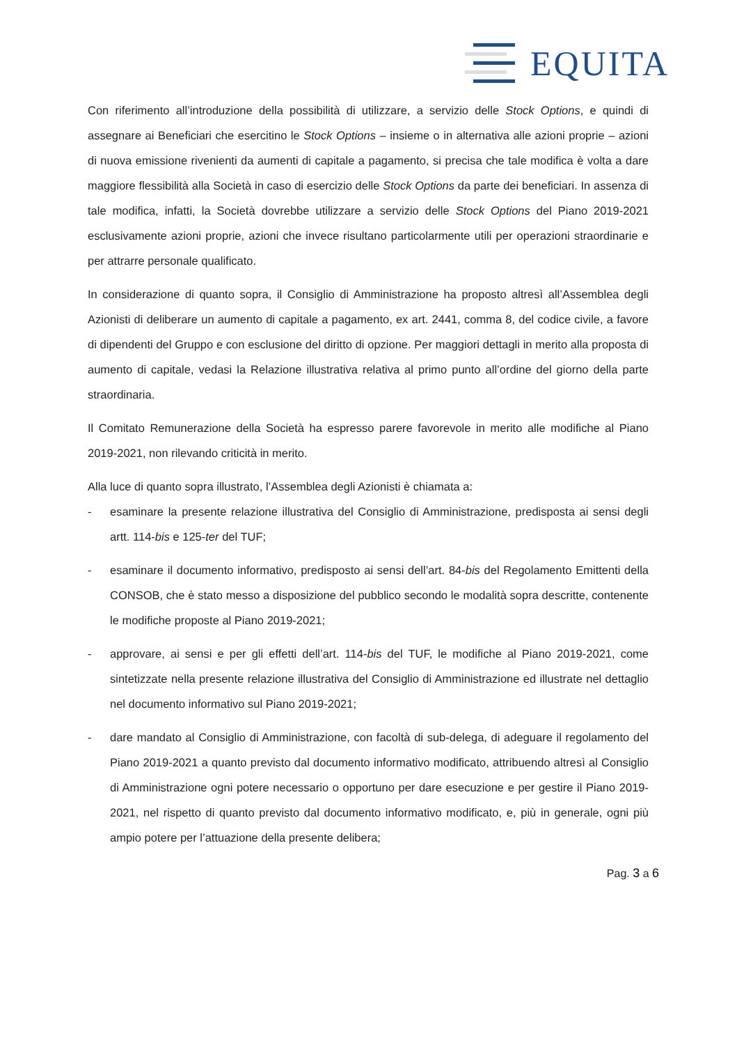EQUITA
Con riferimento all’introduzione della possibilità di utilizzare, a servizio delle Stock Options, e quindi di assegnare ai Beneficiari che esercitino le Stock Options – insieme o in alternativa alle azioni proprie – azioni di nuova emissione rivenienti da aumenti di capitale a pagamento, si precisa che tale modifica è volta a dare maggiore flessibilità alla Società in caso di esercizio delle Stock Options da parte dei beneficiari. In assenza di tale modifica, infatti, la Società dovrebbe utilizzare a servizio delle Stock Options del Piano 2019-2021 esclusivamente azioni proprie, azioni che invece risultano particolarmente utili per operazioni straordinarie e per attrarre personale qualificato.
In considerazione di quanto sopra, il Consiglio di Amministrazione ha proposto altresì all’Assemblea degli Azionisti di deliberare un aumento di capitale a pagamento, ex art. 2441, comma 8, del codice civile, a favore di dipendenti del Gruppo e con esclusione del diritto di opzione. Per maggiori dettagli in merito alla proposta di aumento di capitale, vedasi la Relazione illustrativa relativa al primo punto all’ordine del giorno della parte straordinaria.
Il Comitato Remunerazione della Società ha espresso parere favorevole in merito alle modifiche al Piano 2019-2021, non rilevando criticità in merito.
Alla luce di quanto sopra illustrato, l’Assemblea degli Azionisti è chiamata a:
- esaminare la presente relazione illustrativa del Consiglio di Amministrazione, predisposta ai sensi degli artt. 114-bis e 125-ter del TUF;
- esaminare il documento informativo, predisposto ai sensi dell’art. 84-bis del Regolamento Emittenti della CONSOB, che è stato messo a disposizione del pubblico secondo le modalità sopra descritte, contenente le modifiche proposte al Piano 2019-2021;
- approvare, ai sensi e per gli effetti dell’art. 114-bis del TUF, le modifiche al Piano 2019-2021, come sintetizzate nella presente relazione illustrativa del Consiglio di Amministrazione ed illustrate nel dettaglio nel documento informativo sul Piano 2019-2021;
- dare mandato al Consiglio di Amministrazione, con facoltà di sub-delega, di adeguare il regolamento del Piano 2019-2021 a quanto previsto dal documento informativo modificato, attribuendo altresì al Consiglio di Amministrazione ogni potere necessario o opportuno per dare esecuzione e per gestire il Piano 2019-2021, nel rispetto di quanto previsto dal documento informativo modificato, e, più in generale, ogni più ampio potere per l’attuazione della presente delibera;
Pag. 3 a 6